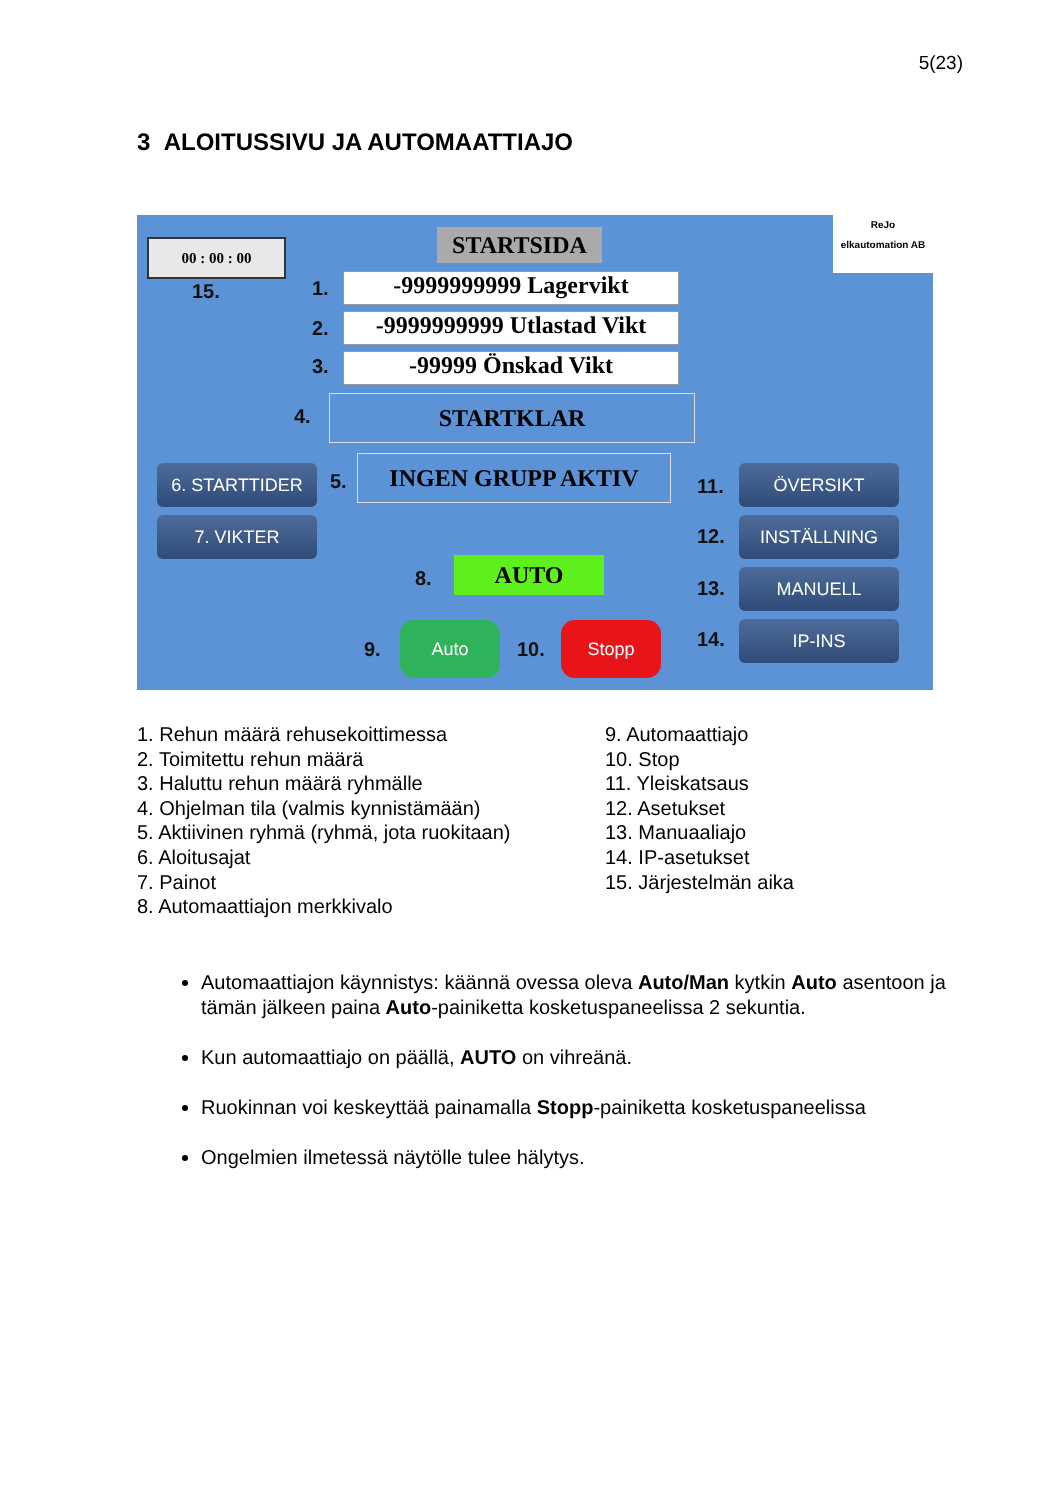5(23)
3 ALOITUSSIVU JA AUTOMAATTIAJO
00 : 00 : 00
15.
STARTSIDA
ReJo
elkautomation AB
1. -9999999999 Lagervikt
2.
-9999999999 Utlastad Vikt
3. -99999 Önskad Vikt
4. STARTKLAR
5.
INGEN GRUPP AKTIV
6. STARTTIDER
7. VIKTER
8. AUTO
9.
Auto
10.
Stopp
11.
ÖVERSIKT
12. INSTÄLLNING
13. MANUELL
14. IP-INS
1. Rehun määrä rehusekoittimessa
2. Toimitettu rehun määrä
3. Haluttu rehun määrä ryhmälle
4. Ohjelman tila (valmis kynnistämään)
5. Aktiivinen ryhmä (ryhmä, jota ruokitaan)
6. Aloitusajat
7. Painot
8. Automaattiajon merkkivalo
9. Automaattiajo
10. Stop
11. Yleiskatsaus
12. Asetukset
13. Manuaaliajo
14. IP-asetukset
15. Järjestelmän aika
Automaattiajon käynnistys: käännä ovessa oleva Auto/Man kytkin Auto asentoon ja tämän jälkeen paina Auto-painiketta kosketuspaneelissa 2 sekuntia.
Kun automaattiajo on päällä, AUTO on vihreänä.
Ruokinnan voi keskeyttää painamalla Stopp-painiketta kosketuspaneelissa
Ongelmien ilmetessä näytölle tulee hälytys.